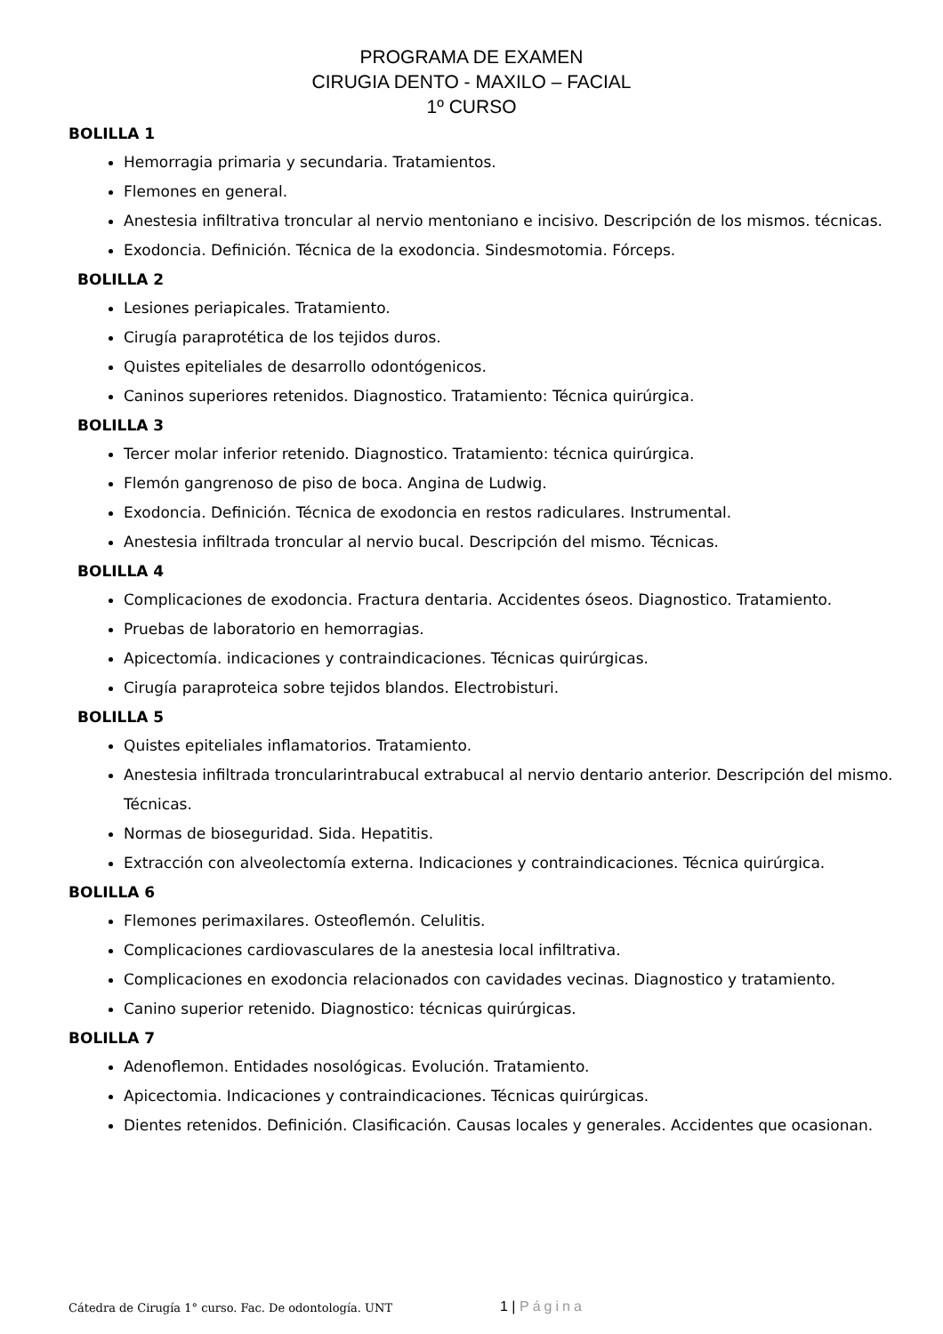PROGRAMA DE EXAMEN
CIRUGIA DENTO - MAXILO – FACIAL
1º CURSO
BOLILLA 1
Hemorragia primaria y secundaria. Tratamientos.
Flemones en general.
Anestesia infiltrativa troncular al nervio mentoniano e incisivo. Descripción de los mismos. técnicas.
Exodoncia. Definición. Técnica de la exodoncia. Sindesmotomia. Fórceps.
BOLILLA 2
Lesiones periapicales. Tratamiento.
Cirugía paraprotética de los tejidos duros.
Quistes epiteliales de desarrollo odontógenicos.
Caninos superiores retenidos. Diagnostico. Tratamiento: Técnica quirúrgica.
BOLILLA 3
Tercer molar inferior retenido. Diagnostico. Tratamiento: técnica quirúrgica.
Flemón gangrenoso de piso de boca. Angina de Ludwig.
Exodoncia. Definición. Técnica de exodoncia en restos radiculares. Instrumental.
Anestesia infiltrada troncular al nervio bucal. Descripción del mismo. Técnicas.
BOLILLA 4
Complicaciones de exodoncia. Fractura dentaria. Accidentes óseos. Diagnostico. Tratamiento.
Pruebas de laboratorio en hemorragias.
Apicectomía. indicaciones y contraindicaciones. Técnicas quirúrgicas.
Cirugía paraproteica sobre tejidos blandos. Electrobisturi.
BOLILLA 5
Quistes epiteliales inflamatorios. Tratamiento.
Anestesia infiltrada troncularintrabucal extrabucal al nervio dentario anterior. Descripción del mismo. Técnicas.
Normas de bioseguridad. Sida. Hepatitis.
Extracción con alveolectomía externa. Indicaciones y contraindicaciones. Técnica quirúrgica.
BOLILLA 6
Flemones perimaxilares. Osteoflemón. Celulitis.
Complicaciones cardiovasculares de la anestesia local infiltrativa.
Complicaciones en exodoncia relacionados con cavidades vecinas. Diagnostico y tratamiento.
Canino superior retenido. Diagnostico: técnicas quirúrgicas.
BOLILLA 7
Adenoflemon. Entidades nosológicas. Evolución. Tratamiento.
Apicectomia. Indicaciones y contraindicaciones. Técnicas quirúrgicas.
Dientes retenidos. Definición. Clasificación. Causas locales y generales. Accidentes que ocasionan.
Cátedra de Cirugía 1° curso. Fac. De odontología. UNT 1 | Página